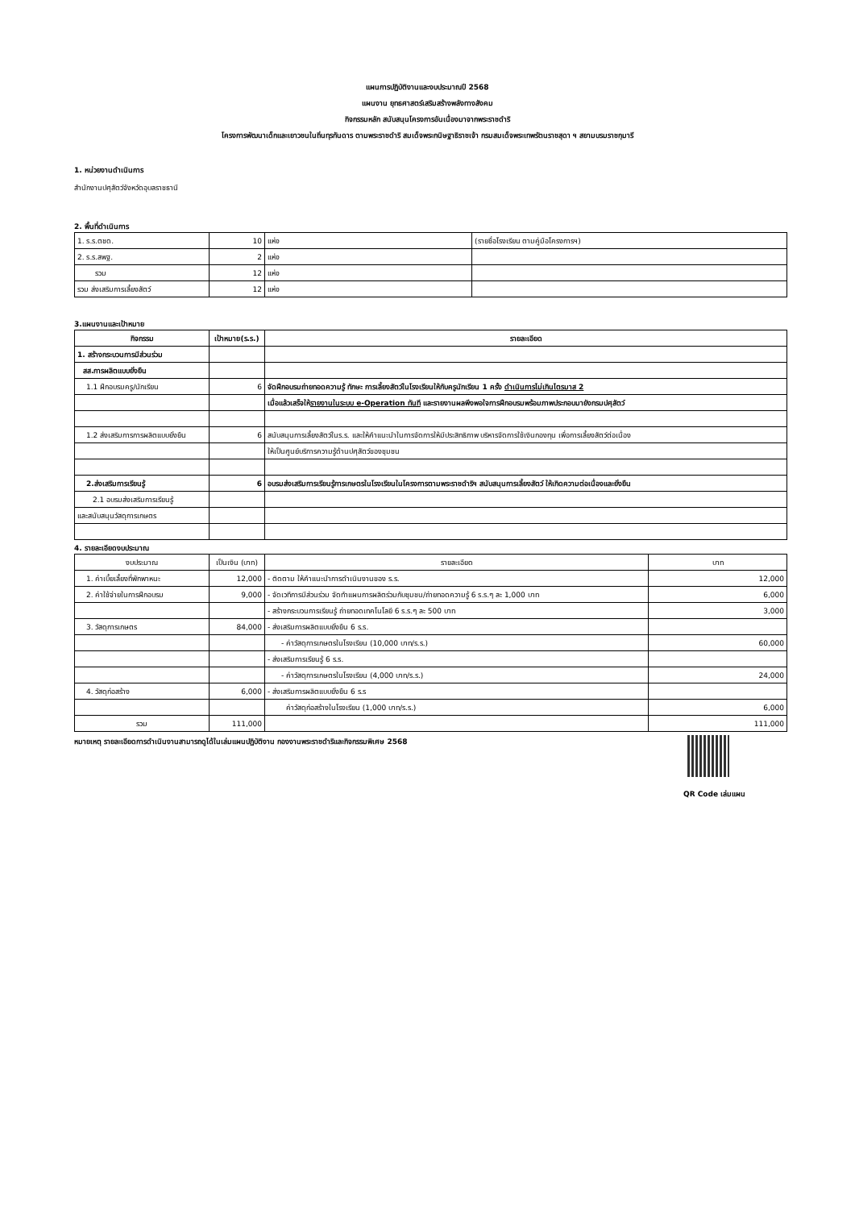แผนการปฏิบัติงานและงบประมาณปี 2568
แผนงาน ยุทธศาสตร์เสริมสร้างพลังทางสังคม
กิจกรรมหลัก สนับสนุนโครงการอันเนื่องมาจากพระราชดำริ
โครงการพัฒนาเด็กและเยาวชนในถิ่นทุรกันดาร ตามพระราชดำริ สมเด็จพระกนิษฐาธิราชเจ้า กรมสมเด็จพระเทพรัตนราชสุดา ฯ สยามบรมราชกุมารี
1. หน่วยงานดำเนินการ
สำนักงานปศุสัตว์จังหวัดอุบลราชธานี
2. พื้นที่ดำเนินการ
| 1. ร.ร.ตชด. | 10 | แห่ง | (รายชื่อโรงเรียน ตามคู่มือโครงการฯ) |
| 2. ร.ร.สพฐ. | 2 | แห่ง | |
| รวม | 12 | แห่ง | |
| รวม ส่งเสริมการเลี้ยงสัตว์ | 12 | แห่ง | |
3.แผนงานและเป้าหมาย
| กิจกรรม | เป้าหมาย(ร.ร.) | รายละเอียด |
| --- | --- | --- |
| 1. สร้างกระบวนการมีส่วนร่วม | | |
| สส.การผลิตแบบยั่งยืน | | |
| 1.1 ฝึกอบรมครู/นักเรียน | 6 | จัดฝึกอบรมถ่ายทอดความรู้ ทักษะ การเลี้ยงสัตว์ในโรงเรียนให้กับครูนักเรียน 1 ครั้ง ดำเนินการไม่เกินไตรมาส 2 |
| | | เมื่อแล้วเสร็จให้ รายงานในระบบ e-Operation ทันที และรายงานผลพึงพอใจการฝึกอบรมพร้อมภาพประกอบมายังกรมปศุสัตว์ |
| 1.2 ส่งเสริมการการผลิตแบบยั่งยืน | 6 | สนับสนุนการเลี้ยงสัตว์ในร.ร. และให้คำแนะนำในการจัดการให้มีประสิทธิภาพ บริหารจัดการใช้เงินกองทุน เพื่อการเลี้ยงสัตว์ต่อเนื่อง |
| | | ให้เป็นศูนย์บริการความรู้ด้านปศุสัตว์ของชุมชน |
| 2.ส่งเสริมการเรียนรู้ | 6 | อบรมส่งเสริมการเรียนรู้การเกษตรในโรงเรียนในโครงการตามพระราชดำริฯ สนับสนุนการเลี้ยงสัตว์ ให้เกิดความต่อเนื่องและยั่งยืน |
| 2.1 อบรมส่งเสริมการเรียนรู้ | | |
| และสนับสนุนวัสดุการเกษตร | | |
4. รายละเอียดงบประมาณ
| งบประมาณ | เป็นเงิน (บาท) | รายละเอียด | บาท |
| 1. ค่าเบี้ยเลี้ยงที่พักพาหนะ | 12,000 | - ติดตาม ให้คำแนะนำการดำเนินงานของ ร.ร. | 12,000 |
| 2. ค่าใช้จ่ายในการฝึกอบรม | 9,000 | - จัดเวทีการมีส่วนร่วม จัดทำแผนการผลิตร่วมกับชุมชน/ถ่ายทอดความรู้ 6 ร.ร.ๆ ละ 1,000 บาท | 6,000 |
| | | - สร้างกระบวนการเรียนรู้ ถ่ายทอดเทคโนโลยี 6 ร.ร.ๆ ละ 500 บาท | 3,000 |
| 3. วัสดุการเกษตร | 84,000 | - ส่งเสริมการผลิตแบบยั่งยืน 6 ร.ร. | |
| | | - ค่าวัสดุการเกษตรในโรงเรียน (10,000 บาท/ร.ร.) | 60,000 |
| | | - ส่งเสริมการเรียนรู้ 6 ร.ร. | |
| | | - ค่าวัสดุการเกษตรในโรงเรียน (4,000 บาท/ร.ร.) | 24,000 |
| 4. วัสดุก่อสร้าง | 6,000 | - ส่งเสริมการผลิตแบบยั่งยืน 6 ร.ร | |
| | | ค่าวัสดุก่อสร้างในโรงเรียน (1,000 บาท/ร.ร.) | 6,000 |
| รวม | 111,000 | | 111,000 |
หมายเหตุ รายละเอียดการดำเนินงานสามารถดูได้ในเล่มแผนปฏิบัติงาน กองงานพระราชดำริและกิจกรรมพิเศษ 2568
QR Code เล่มแผน